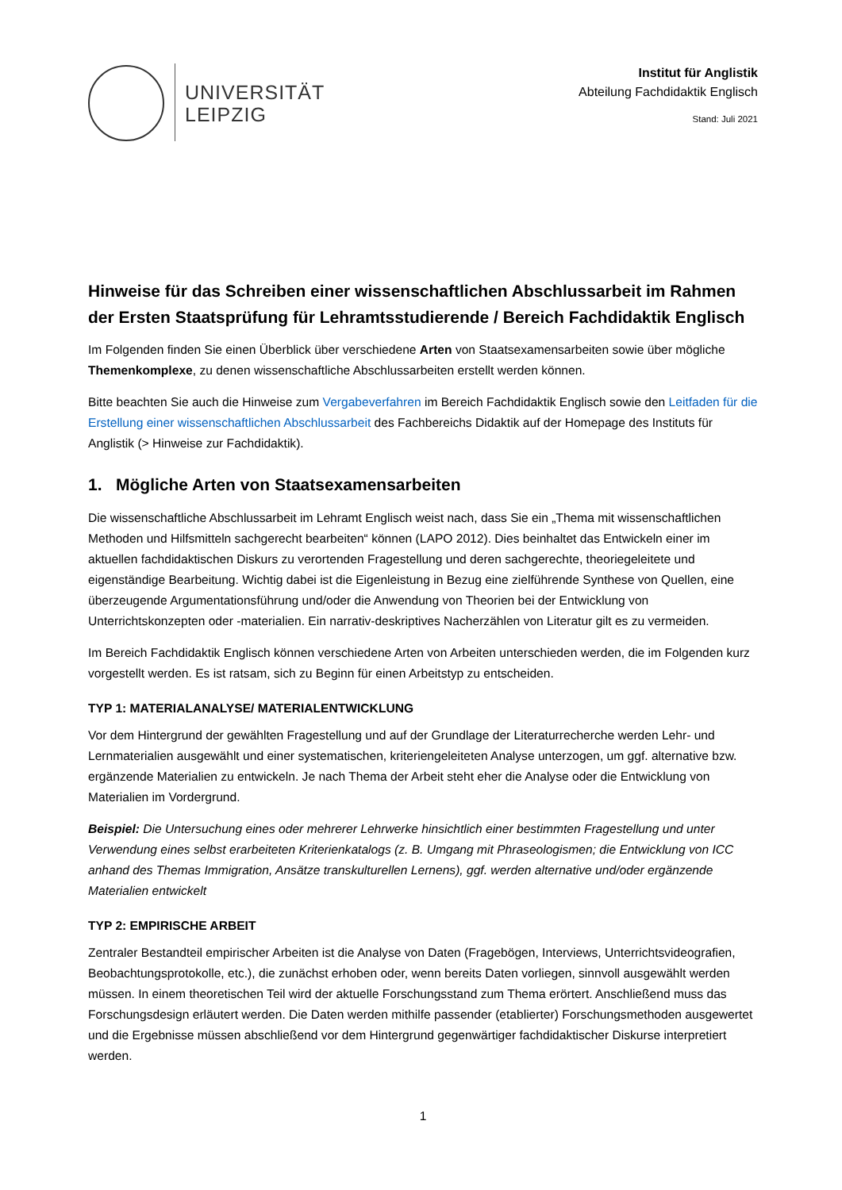UNIVERSITÄT
LEIPZIG
Institut für Anglistik
Abteilung Fachdidaktik Englisch
Stand: Juli 2021
Hinweise für das Schreiben einer wissenschaftlichen Abschlussarbeit im Rahmen der Ersten Staatsprüfung für Lehramtsstudierende / Bereich Fachdidaktik Englisch
Im Folgenden finden Sie einen Überblick über verschiedene Arten von Staatsexamensarbeiten sowie über mögliche Themenkomplexe, zu denen wissenschaftliche Abschlussarbeiten erstellt werden können.
Bitte beachten Sie auch die Hinweise zum Vergabeverfahren im Bereich Fachdidaktik Englisch sowie den Leitfaden für die Erstellung einer wissenschaftlichen Abschlussarbeit des Fachbereichs Didaktik auf der Homepage des Instituts für Anglistik (> Hinweise zur Fachdidaktik).
1. Mögliche Arten von Staatsexamensarbeiten
Die wissenschaftliche Abschlussarbeit im Lehramt Englisch weist nach, dass Sie ein „Thema mit wissenschaftlichen Methoden und Hilfsmitteln sachgerecht bearbeiten“ können (LAPO 2012). Dies beinhaltet das Entwickeln einer im aktuellen fachdidaktischen Diskurs zu verortenden Fragestellung und deren sachgerechte, theoriegeleitete und eigenständige Bearbeitung. Wichtig dabei ist die Eigenleistung in Bezug eine zielführende Synthese von Quellen, eine überzeugende Argumentationsführung und/oder die Anwendung von Theorien bei der Entwicklung von Unterrichtskonzepten oder -materialien. Ein narrativ-deskriptives Nacherzählen von Literatur gilt es zu vermeiden.
Im Bereich Fachdidaktik Englisch können verschiedene Arten von Arbeiten unterschieden werden, die im Folgenden kurz vorgestellt werden. Es ist ratsam, sich zu Beginn für einen Arbeitstyp zu entscheiden.
TYP 1: MATERIALANALYSE/ MATERIALENTWICKLUNG
Vor dem Hintergrund der gewählten Fragestellung und auf der Grundlage der Literaturrecherche werden Lehr- und Lernmaterialien ausgewählt und einer systematischen, kriteriengeleiteten Analyse unterzogen, um ggf. alternative bzw. ergänzende Materialien zu entwickeln. Je nach Thema der Arbeit steht eher die Analyse oder die Entwicklung von Materialien im Vordergrund.
Beispiel: Die Untersuchung eines oder mehrerer Lehrwerke hinsichtlich einer bestimmten Fragestellung und unter Verwendung eines selbst erarbeiteten Kriterienkatalogs (z. B. Umgang mit Phraseologismen; die Entwicklung von ICC anhand des Themas Immigration, Ansätze transkulturellen Lernens), ggf. werden alternative und/oder ergänzende Materialien entwickelt
TYP 2: EMPIRISCHE ARBEIT
Zentraler Bestandteil empirischer Arbeiten ist die Analyse von Daten (Fragebögen, Interviews, Unterrichtsvideografien, Beobachtungsprotokolle, etc.), die zunächst erhoben oder, wenn bereits Daten vorliegen, sinnvoll ausgewählt werden müssen. In einem theoretischen Teil wird der aktuelle Forschungsstand zum Thema erörtert. Anschließend muss das Forschungsdesign erläutert werden. Die Daten werden mithilfe passender (etablierter) Forschungsmethoden ausgewertet und die Ergebnisse müssen abschließend vor dem Hintergrund gegenwärtiger fachdidaktischer Diskurse interpretiert werden.
1